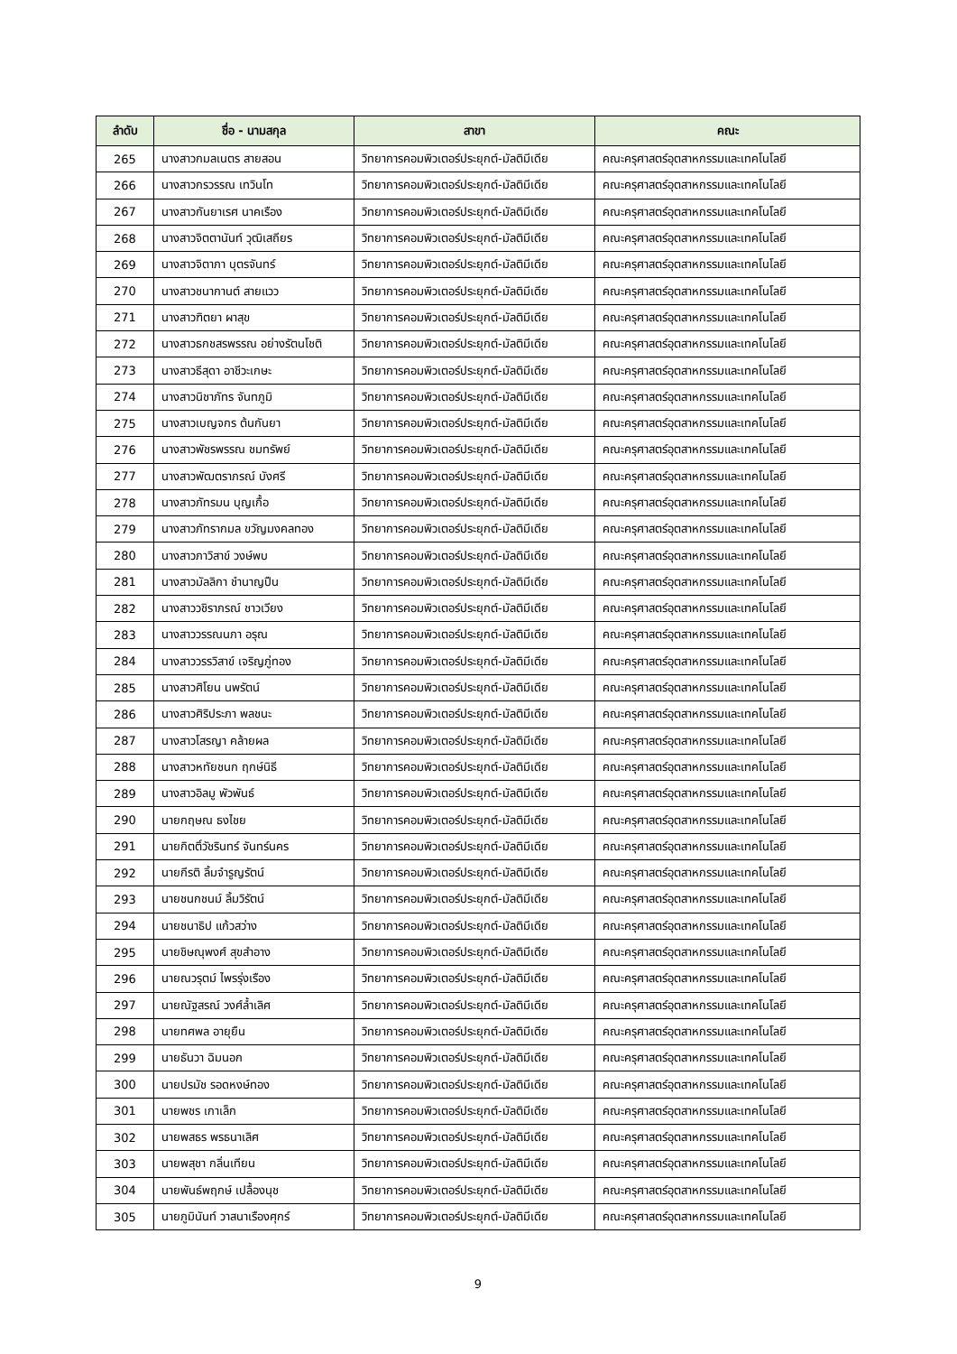| ลำดับ | ชื่อ - นามสกุล | สาขา | คณะ |
| --- | --- | --- | --- |
| 265 | นางสาวกมลเนตร สายสอน | วิทยาการคอมพิวเตอร์ประยุกต์-มัลติมีเดีย | คณะครุศาสตร์อุตสาหกรรมและเทคโนโลยี |
| 266 | นางสาวกรวรรณ เทวินโท | วิทยาการคอมพิวเตอร์ประยุกต์-มัลติมีเดีย | คณะครุศาสตร์อุตสาหกรรมและเทคโนโลยี |
| 267 | นางสาวกันยาเรศ นาคเรือง | วิทยาการคอมพิวเตอร์ประยุกต์-มัลติมีเดีย | คณะครุศาสตร์อุตสาหกรรมและเทคโนโลยี |
| 268 | นางสาวจิตตานันท์ วุฒิเสถียร | วิทยาการคอมพิวเตอร์ประยุกต์-มัลติมีเดีย | คณะครุศาสตร์อุตสาหกรรมและเทคโนโลยี |
| 269 | นางสาวจิตาภา บุตรจันทร์ | วิทยาการคอมพิวเตอร์ประยุกต์-มัลติมีเดีย | คณะครุศาสตร์อุตสาหกรรมและเทคโนโลยี |
| 270 | นางสาวชนากานต์ สายแวว | วิทยาการคอมพิวเตอร์ประยุกต์-มัลติมีเดีย | คณะครุศาสตร์อุตสาหกรรมและเทคโนโลยี |
| 271 | นางสาวฑิตยา ผาสุข | วิทยาการคอมพิวเตอร์ประยุกต์-มัลติมีเดีย | คณะครุศาสตร์อุตสาหกรรมและเทคโนโลยี |
| 272 | นางสาวธกชสรพรรณ อย่างรัตนโชติ | วิทยาการคอมพิวเตอร์ประยุกต์-มัลติมีเดีย | คณะครุศาสตร์อุตสาหกรรมและเทคโนโลยี |
| 273 | นางสาวธีสุดา อาชีวะเกษะ | วิทยาการคอมพิวเตอร์ประยุกต์-มัลติมีเดีย | คณะครุศาสตร์อุตสาหกรรมและเทคโนโลยี |
| 274 | นางสาวนิชาภัทร จันทภูมิ | วิทยาการคอมพิวเตอร์ประยุกต์-มัลติมีเดีย | คณะครุศาสตร์อุตสาหกรรมและเทคโนโลยี |
| 275 | นางสาวเบญจกร ต้นกันยา | วิทยาการคอมพิวเตอร์ประยุกต์-มัลติมีเดีย | คณะครุศาสตร์อุตสาหกรรมและเทคโนโลยี |
| 276 | นางสาวพัชรพรรณ ชมทรัพย์ | วิทยาการคอมพิวเตอร์ประยุกต์-มัลติมีเดีย | คณะครุศาสตร์อุตสาหกรรมและเทคโนโลยี |
| 277 | นางสาวพัฒตราภรณ์ บังศรี | วิทยาการคอมพิวเตอร์ประยุกต์-มัลติมีเดีย | คณะครุศาสตร์อุตสาหกรรมและเทคโนโลยี |
| 278 | นางสาวภัทรมน บุญเกื้อ | วิทยาการคอมพิวเตอร์ประยุกต์-มัลติมีเดีย | คณะครุศาสตร์อุตสาหกรรมและเทคโนโลยี |
| 279 | นางสาวภัทรากมล ขวัญมงคลทอง | วิทยาการคอมพิวเตอร์ประยุกต์-มัลติมีเดีย | คณะครุศาสตร์อุตสาหกรรมและเทคโนโลยี |
| 280 | นางสาวภาวิสาข์ วงษ์พบ | วิทยาการคอมพิวเตอร์ประยุกต์-มัลติมีเดีย | คณะครุศาสตร์อุตสาหกรรมและเทคโนโลยี |
| 281 | นางสาวมัลลิกา ชำนาญปืน | วิทยาการคอมพิวเตอร์ประยุกต์-มัลติมีเดีย | คณะครุศาสตร์อุตสาหกรรมและเทคโนโลยี |
| 282 | นางสาววชิราภรณ์ ชาวเวียง | วิทยาการคอมพิวเตอร์ประยุกต์-มัลติมีเดีย | คณะครุศาสตร์อุตสาหกรรมและเทคโนโลยี |
| 283 | นางสาววรรณนภา อรุณ | วิทยาการคอมพิวเตอร์ประยุกต์-มัลติมีเดีย | คณะครุศาสตร์อุตสาหกรรมและเทคโนโลยี |
| 284 | นางสาววรรวิสาข์ เจริญภู่ทอง | วิทยาการคอมพิวเตอร์ประยุกต์-มัลติมีเดีย | คณะครุศาสตร์อุตสาหกรรมและเทคโนโลยี |
| 285 | นางสาวศิโยน นพรัตน์ | วิทยาการคอมพิวเตอร์ประยุกต์-มัลติมีเดีย | คณะครุศาสตร์อุตสาหกรรมและเทคโนโลยี |
| 286 | นางสาวศิริประภา พลชนะ | วิทยาการคอมพิวเตอร์ประยุกต์-มัลติมีเดีย | คณะครุศาสตร์อุตสาหกรรมและเทคโนโลยี |
| 287 | นางสาวโสรญา คล้ายผล | วิทยาการคอมพิวเตอร์ประยุกต์-มัลติมีเดีย | คณะครุศาสตร์อุตสาหกรรมและเทคโนโลยี |
| 288 | นางสาวหทัยชนก ฤกษ์นิธี | วิทยาการคอมพิวเตอร์ประยุกต์-มัลติมีเดีย | คณะครุศาสตร์อุตสาหกรรมและเทคโนโลยี |
| 289 | นางสาวอิลมู พัวพันธ์ | วิทยาการคอมพิวเตอร์ประยุกต์-มัลติมีเดีย | คณะครุศาสตร์อุตสาหกรรมและเทคโนโลยี |
| 290 | นายกฤษณ ธงไชย | วิทยาการคอมพิวเตอร์ประยุกต์-มัลติมีเดีย | คณะครุศาสตร์อุตสาหกรรมและเทคโนโลยี |
| 291 | นายกิตติ์วัชรินทร์ จันทร์นคร | วิทยาการคอมพิวเตอร์ประยุกต์-มัลติมีเดีย | คณะครุศาสตร์อุตสาหกรรมและเทคโนโลยี |
| 292 | นายกีรติ ลิ้มจำรูญรัตน์ | วิทยาการคอมพิวเตอร์ประยุกต์-มัลติมีเดีย | คณะครุศาสตร์อุตสาหกรรมและเทคโนโลยี |
| 293 | นายชนกชนม์ ลิ้มวิรัตน์ | วิทยาการคอมพิวเตอร์ประยุกต์-มัลติมีเดีย | คณะครุศาสตร์อุตสาหกรรมและเทคโนโลยี |
| 294 | นายชนาธิป แก้วสว่าง | วิทยาการคอมพิวเตอร์ประยุกต์-มัลติมีเดีย | คณะครุศาสตร์อุตสาหกรรมและเทคโนโลยี |
| 295 | นายชิษณุพงศ์ สุขสำอาง | วิทยาการคอมพิวเตอร์ประยุกต์-มัลติมีเดีย | คณะครุศาสตร์อุตสาหกรรมและเทคโนโลยี |
| 296 | นายณวรุตม์ ไพรรุ่งเรือง | วิทยาการคอมพิวเตอร์ประยุกต์-มัลติมีเดีย | คณะครุศาสตร์อุตสาหกรรมและเทคโนโลยี |
| 297 | นายณัฐสรณ์ วงศ์ล้ำเลิศ | วิทยาการคอมพิวเตอร์ประยุกต์-มัลติมีเดีย | คณะครุศาสตร์อุตสาหกรรมและเทคโนโลยี |
| 298 | นายทศพล อายุยืน | วิทยาการคอมพิวเตอร์ประยุกต์-มัลติมีเดีย | คณะครุศาสตร์อุตสาหกรรมและเทคโนโลยี |
| 299 | นายธันวา ฉิมนอก | วิทยาการคอมพิวเตอร์ประยุกต์-มัลติมีเดีย | คณะครุศาสตร์อุตสาหกรรมและเทคโนโลยี |
| 300 | นายปรมัช รอดหงษ์ทอง | วิทยาการคอมพิวเตอร์ประยุกต์-มัลติมีเดีย | คณะครุศาสตร์อุตสาหกรรมและเทคโนโลยี |
| 301 | นายพชร เกาเล็ก | วิทยาการคอมพิวเตอร์ประยุกต์-มัลติมีเดีย | คณะครุศาสตร์อุตสาหกรรมและเทคโนโลยี |
| 302 | นายพสธร พรธนาเลิศ | วิทยาการคอมพิวเตอร์ประยุกต์-มัลติมีเดีย | คณะครุศาสตร์อุตสาหกรรมและเทคโนโลยี |
| 303 | นายพสุชา กลิ่นเทียน | วิทยาการคอมพิวเตอร์ประยุกต์-มัลติมีเดีย | คณะครุศาสตร์อุตสาหกรรมและเทคโนโลยี |
| 304 | นายพันธ์พฤกษ์ เปลื้องนุช | วิทยาการคอมพิวเตอร์ประยุกต์-มัลติมีเดีย | คณะครุศาสตร์อุตสาหกรรมและเทคโนโลยี |
| 305 | นายภูมินันท์ วาสนาเรืองศุกร์ | วิทยาการคอมพิวเตอร์ประยุกต์-มัลติมีเดีย | คณะครุศาสตร์อุตสาหกรรมและเทคโนโลยี |
9